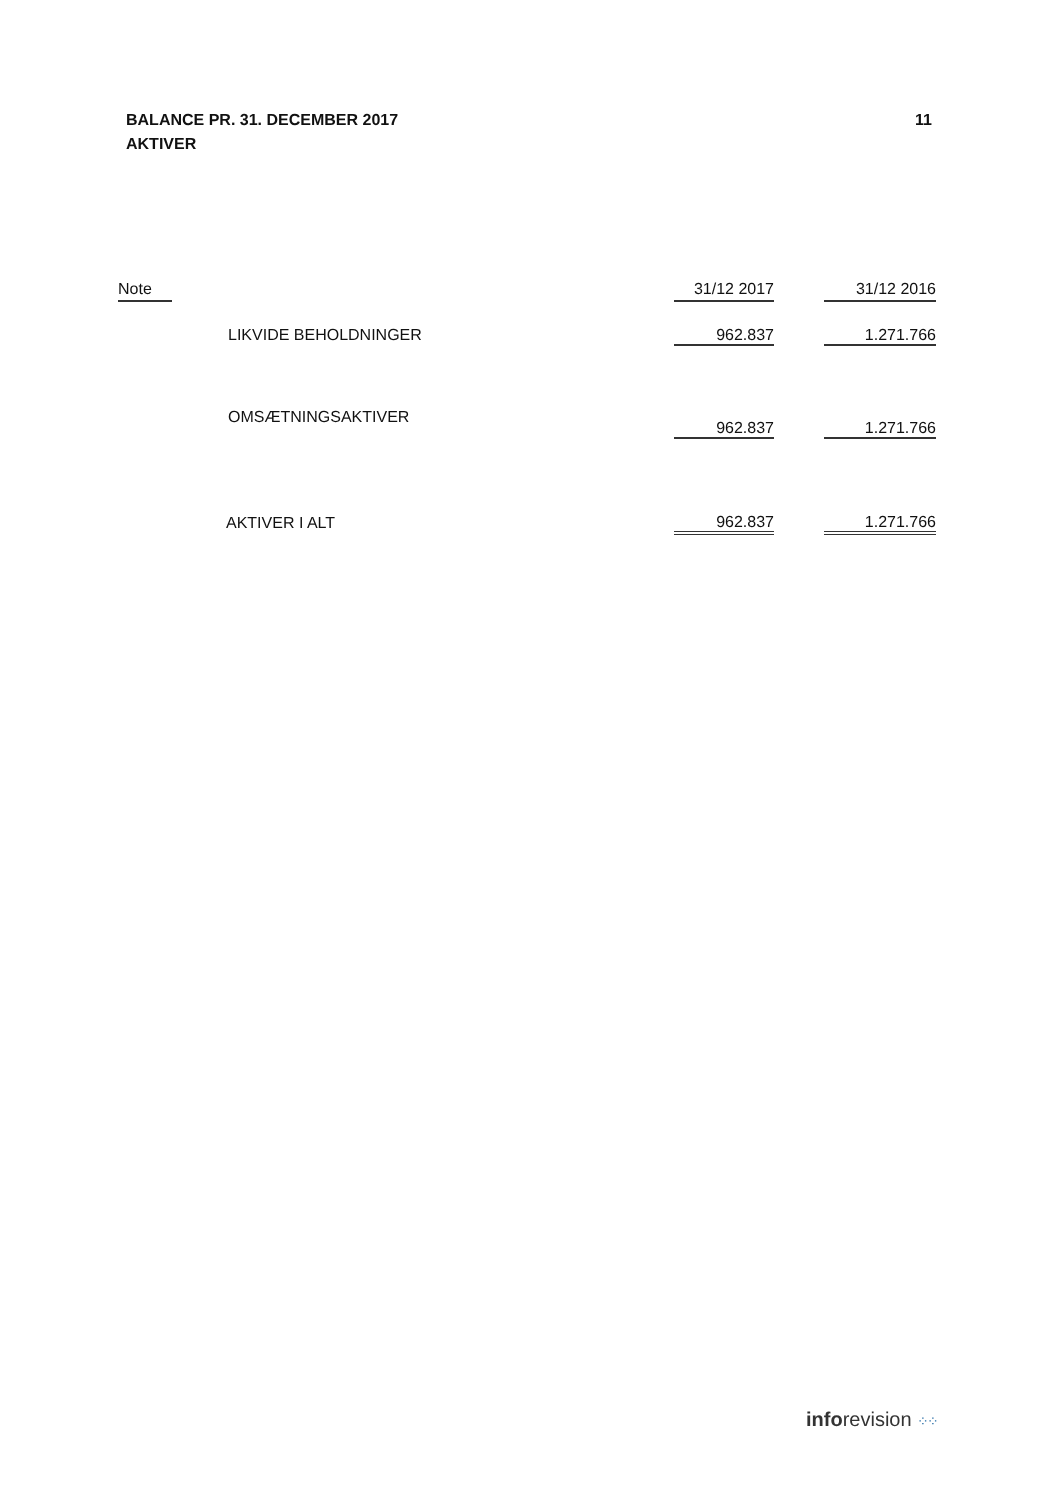BALANCE PR. 31. DECEMBER 2017
AKTIVER
11
| Note | | 31/12 2017 | | 31/12 2016 |
| --- | --- | --- | --- | --- |
| | LIKVIDE BEHOLDNINGER | 962.837 | | 1.271.766 |
| | OMSÆTNINGSAKTIVER | 962.837 | | 1.271.766 |
| | AKTIVER I ALT | 962.837 | | 1.271.766 |
inforevision ⁘⁘